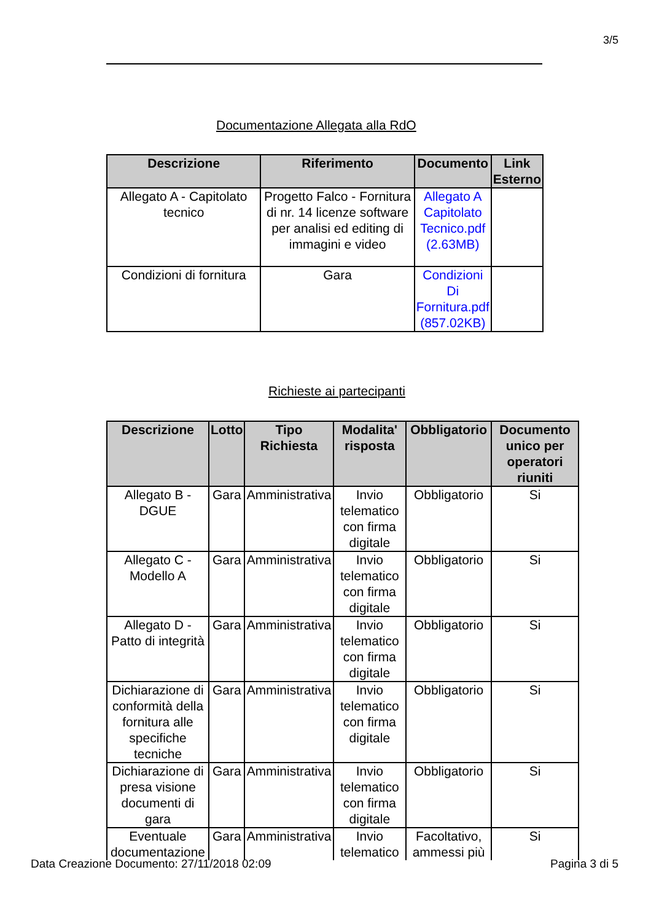3/5
Documentazione Allegata alla RdO
| Descrizione | Riferimento | Documento | Link Esterno |
| --- | --- | --- | --- |
| Allegato A - Capitolato tecnico | Progetto Falco - Fornitura di nr. 14 licenze software per analisi ed editing di immagini e video | Allegato A Capitolato Tecnico.pdf (2.63MB) | |
| Condizioni di fornitura | Gara | Condizioni Di Fornitura.pdf (857.02KB) | |
Richieste ai partecipanti
| Descrizione | Lotto | Tipo Richiesta | Modalita' risposta | Obbligatorio | Documento unico per operatori riuniti |
| --- | --- | --- | --- | --- | --- |
| Allegato B - DGUE | Gara | Amministrativa | Invio telematico con firma digitale | Obbligatorio | Si |
| Allegato C - Modello A | Gara | Amministrativa | Invio telematico con firma digitale | Obbligatorio | Si |
| Allegato D - Patto di integrità | Gara | Amministrativa | Invio telematico con firma digitale | Obbligatorio | Si |
| Dichiarazione di conformità della fornitura alle specifiche tecniche | Gara | Amministrativa | Invio telematico con firma digitale | Obbligatorio | Si |
| Dichiarazione di presa visione documenti di gara | Gara | Amministrativa | Invio telematico con firma digitale | Obbligatorio | Si |
| Eventuale documentazione | Gara | Amministrativa | Invio telematico | Facoltativo, ammessi più | Si |
Data Creazione Documento: 27/11/2018 02:09
Pagina 3 di 5